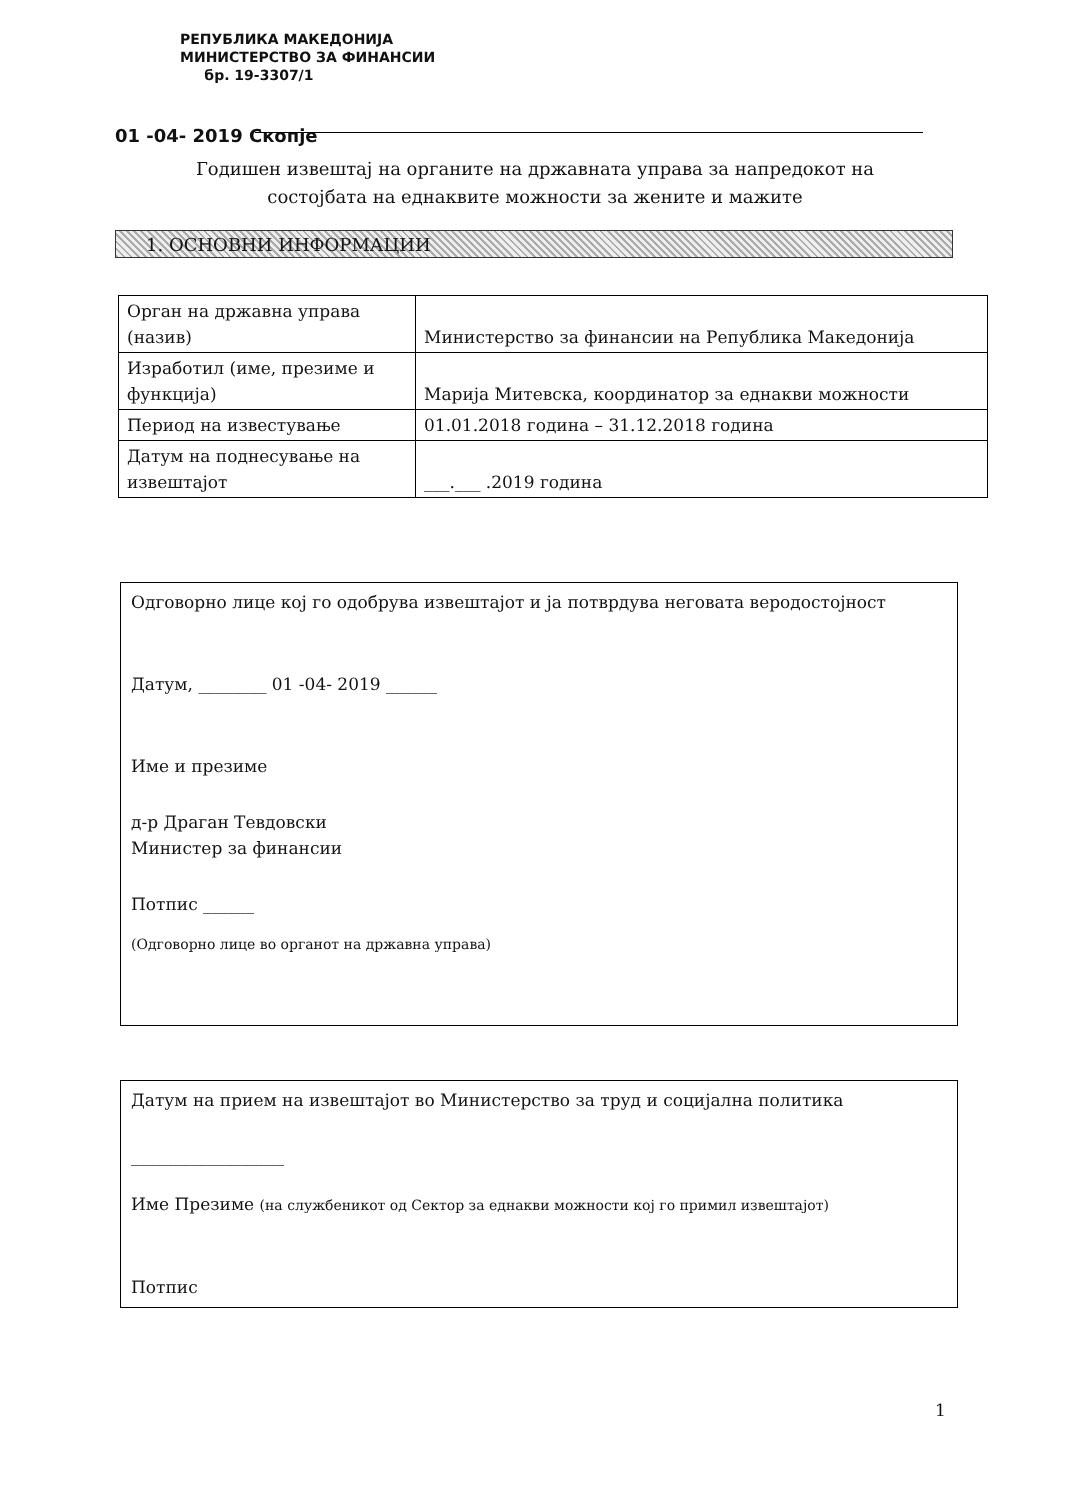РЕПУБЛИКА МАКЕДОНИЈА
МИНИСТЕРСТВО ЗА ФИНАНСИИ
бр. 19-3307/1
01 -04- 2019 Скопје
Годишен извештај на органите на државната управа за напредокот на состојбата на еднаквите можности за жените и мажите
1. ОСНОВНИ ИНФОРМАЦИИ
| Орган на државна управа (назив) | Министерство за финансии на Република Македонија |
| Изработил (име, презиме и функција) | Марија Митевска, координатор за еднакви можности |
| Период на известување | 01.01.2018 година – 31.12.2018 година |
| Датум на поднесување на извештајот | ___.___ .2019 година |
Одговорно лице кој го одобрува извештајот и ја потврдува неговата веродостојност
Датум, ________ 01 -04- 2019 ______
Име и презиме
д-р Драган Тевдовски
Министер за финансии
Потпис ______
(Одговорно лице во органот на државна управа)
Датум на прием на извештајот во Министерство за труд и социјална политика
__________________
Име Презиме (на службеникот од Сектор за еднакви можности кој го примил извештајот)
Потпис
1